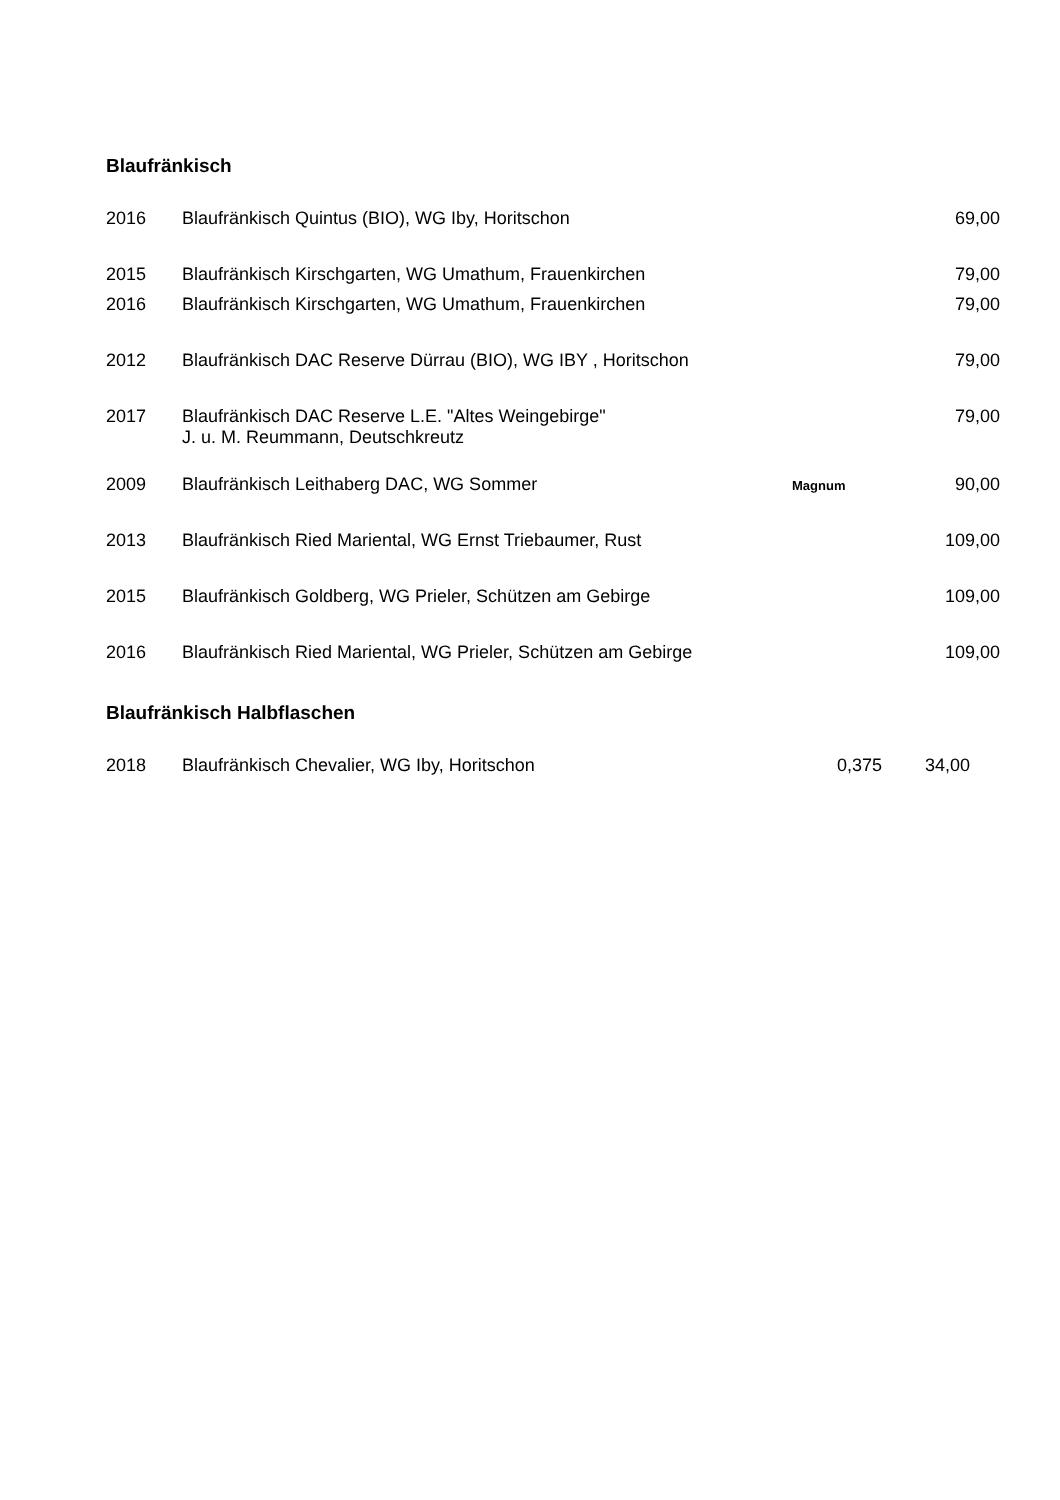Blaufränkisch
| 2016 | Blaufränkisch Quintus (BIO), WG Iby, Horitschon | | 69,00 |
| 2015 | Blaufränkisch Kirschgarten, WG Umathum, Frauenkirchen | | 79,00 |
| 2016 | Blaufränkisch Kirschgarten, WG Umathum, Frauenkirchen | | 79,00 |
| 2012 | Blaufränkisch DAC Reserve Dürrau (BIO), WG IBY , Horitschon | | 79,00 |
| 2017 | Blaufränkisch DAC Reserve L.E. "Altes Weingebirge" J. u. M. Reummann, Deutschkreutz | | 79,00 |
| 2009 | Blaufränkisch Leithaberg DAC, WG Sommer | Magnum | 90,00 |
| 2013 | Blaufränkisch Ried Mariental, WG Ernst Triebaumer, Rust | | 109,00 |
| 2015 | Blaufränkisch Goldberg, WG Prieler, Schützen am Gebirge | | 109,00 |
| 2016 | Blaufränkisch Ried Mariental, WG Prieler, Schützen am Gebirge | | 109,00 |
Blaufränkisch Halbflaschen
| 2018 | Blaufränkisch Chevalier, WG Iby, Horitschon | 0,375 | 34,00 |